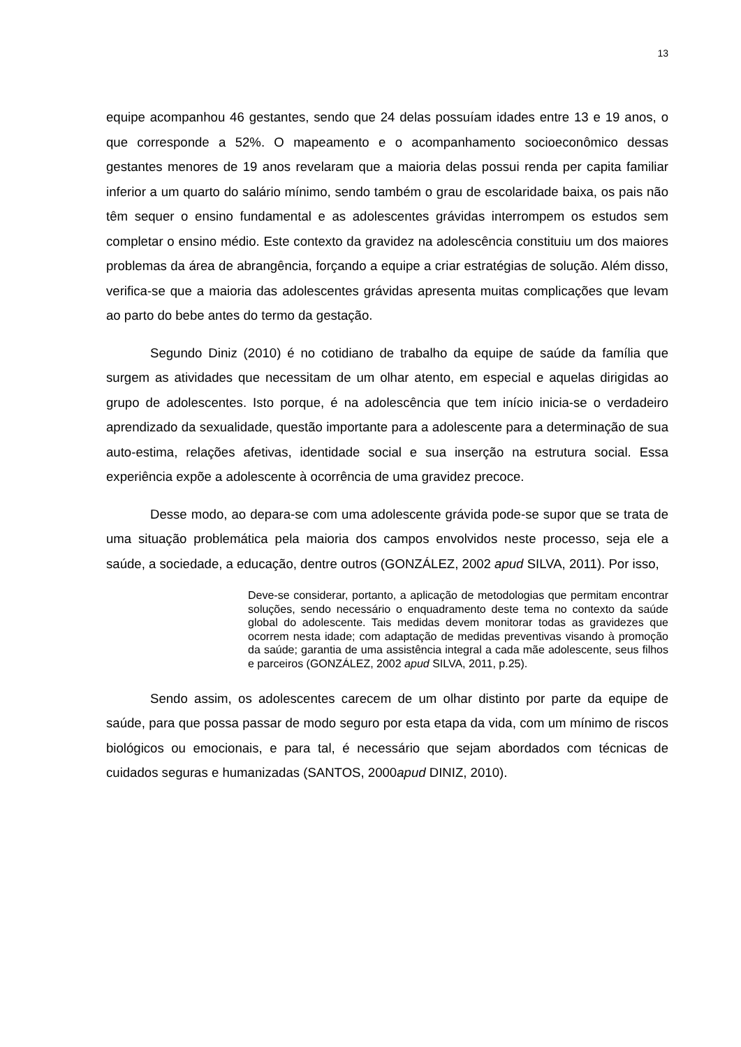13
equipe acompanhou 46 gestantes, sendo que 24 delas possuíam idades entre 13 e 19 anos, o que corresponde a 52%. O mapeamento e o acompanhamento socioeconômico dessas gestantes menores de 19 anos revelaram que a maioria delas possui renda per capita familiar inferior a um quarto do salário mínimo, sendo também o grau de escolaridade baixa, os pais não têm sequer o ensino fundamental e as adolescentes grávidas interrompem os estudos sem completar o ensino médio. Este contexto da gravidez na adolescência constituiu um dos maiores problemas da área de abrangência, forçando a equipe a criar estratégias de solução. Além disso, verifica-se que a maioria das adolescentes grávidas apresenta muitas complicações que levam ao parto do bebe antes do termo da gestação.
Segundo Diniz (2010) é no cotidiano de trabalho da equipe de saúde da família que surgem as atividades que necessitam de um olhar atento, em especial e aquelas dirigidas ao grupo de adolescentes. Isto porque, é na adolescência que tem início inicia-se o verdadeiro aprendizado da sexualidade, questão importante para a adolescente para a determinação de sua auto-estima, relações afetivas, identidade social e sua inserção na estrutura social. Essa experiência expõe a adolescente à ocorrência de uma gravidez precoce.
Desse modo, ao depara-se com uma adolescente grávida pode-se supor que se trata de uma situação problemática pela maioria dos campos envolvidos neste processo, seja ele a saúde, a sociedade, a educação, dentre outros (GONZÁLEZ, 2002 apud SILVA, 2011). Por isso,
Deve-se considerar, portanto, a aplicação de metodologias que permitam encontrar soluções, sendo necessário o enquadramento deste tema no contexto da saúde global do adolescente. Tais medidas devem monitorar todas as gravidezes que ocorrem nesta idade; com adaptação de medidas preventivas visando à promoção da saúde; garantia de uma assistência integral a cada mãe adolescente, seus filhos e parceiros (GONZÁLEZ, 2002 apud SILVA, 2011, p.25).
Sendo assim, os adolescentes carecem de um olhar distinto por parte da equipe de saúde, para que possa passar de modo seguro por esta etapa da vida, com um mínimo de riscos biológicos ou emocionais, e para tal, é necessário que sejam abordados com técnicas de cuidados seguras e humanizadas (SANTOS, 2000apud DINIZ, 2010).